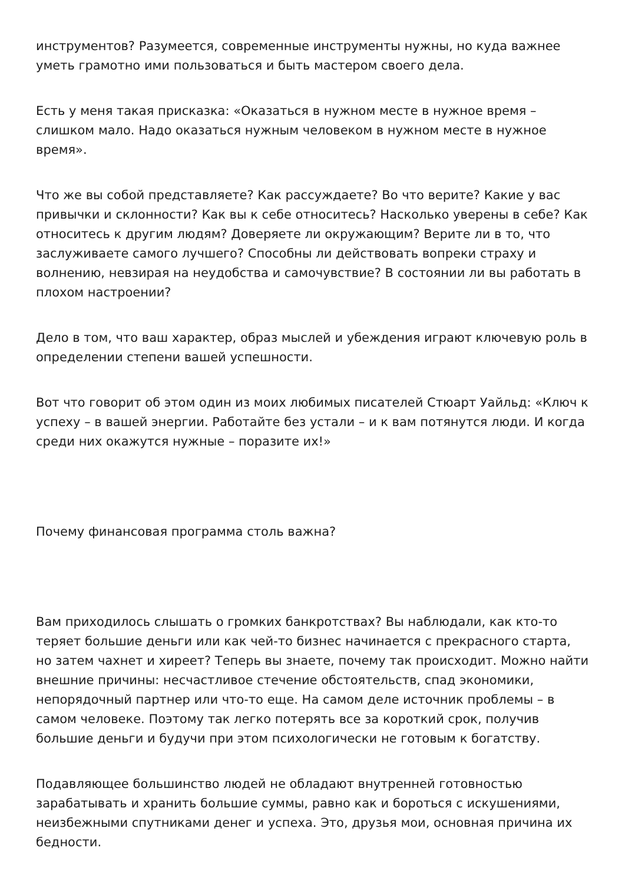инструментов? Разумеется, современные инструменты нужны, но куда важнее уметь грамотно ими пользоваться и быть мастером своего дела.
Есть у меня такая присказка: «Оказаться в нужном месте в нужное время – слишком мало. Надо оказаться нужным человеком в нужном месте в нужное время».
Что же вы собой представляете? Как рассуждаете? Во что верите? Какие у вас привычки и склонности? Как вы к себе относитесь? Насколько уверены в себе? Как относитесь к другим людям? Доверяете ли окружающим? Верите ли в то, что заслуживаете самого лучшего? Способны ли действовать вопреки страху и волнению, невзирая на неудобства и самочувствие? В состоянии ли вы работать в плохом настроении?
Дело в том, что ваш характер, образ мыслей и убеждения играют ключевую роль в определении степени вашей успешности.
Вот что говорит об этом один из моих любимых писателей Стюарт Уайльд: «Ключ к успеху – в вашей энергии. Работайте без устали – и к вам потянутся люди. И когда среди них окажутся нужные – поразите их!»
Почему финансовая программа столь важна?
Вам приходилось слышать о громких банкротствах? Вы наблюдали, как кто-то теряет большие деньги или как чей-то бизнес начинается с прекрасного старта, но затем чахнет и хиреет? Теперь вы знаете, почему так происходит. Можно найти внешние причины: несчастливое стечение обстоятельств, спад экономики, непорядочный партнер или что-то еще. На самом деле источник проблемы – в самом человеке. Поэтому так легко потерять все за короткий срок, получив большие деньги и будучи при этом психологически не готовым к богатству.
Подавляющее большинство людей не обладают внутренней готовностью зарабатывать и хранить большие суммы, равно как и бороться с искушениями, неизбежными спутниками денег и успеха. Это, друзья мои, основная причина их бедности.